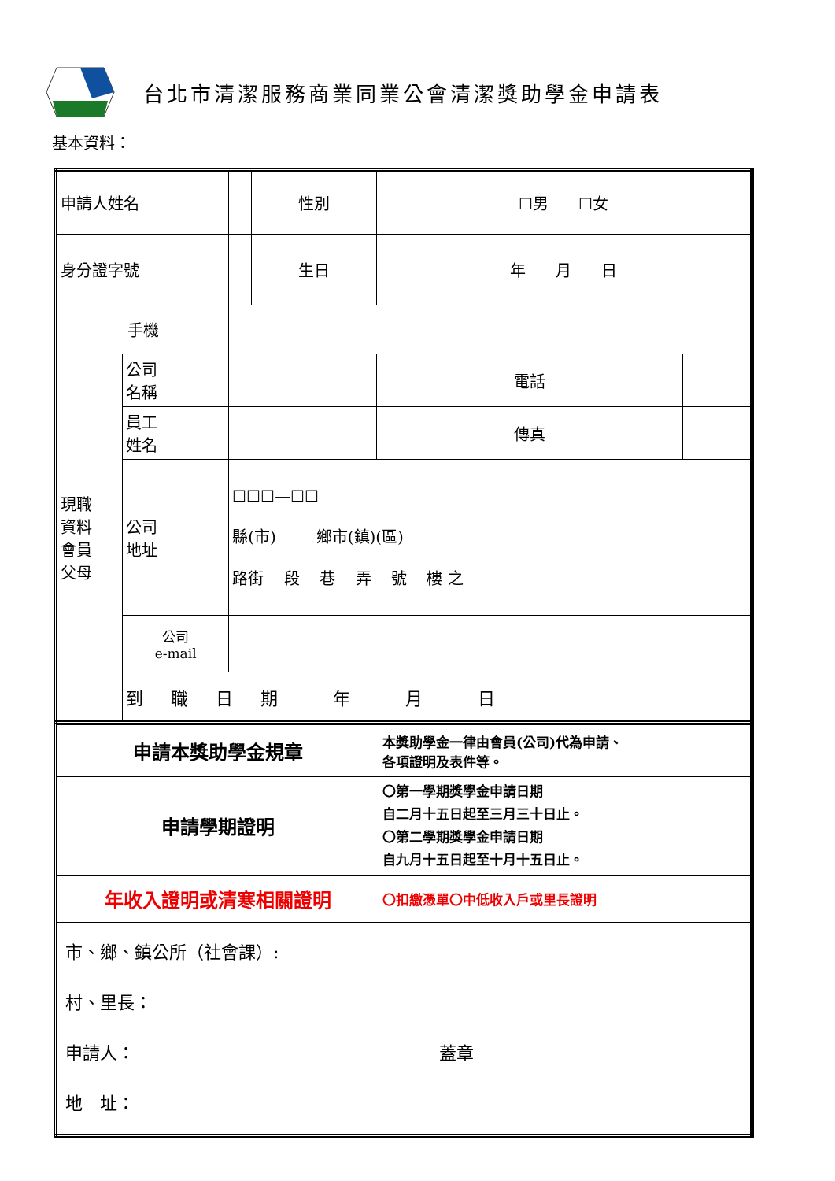台北市清潔服務商業同業公會清潔獎助學金申請表
基本資料：
| 申請人姓名 | | | 性別 | ☐男 ☐女 | |
| 身分證字號 | | | 生日 | 年 月 日 | |
| 手機 | | | | | |
| 現職 資料 會員 父母 | 公司 名稱 | | | 電話 | |
| | 員工 姓名 | | | 傳真 | |
| | 公司 地址 | ☐☐☐—☐☐ 縣(市) 鄉市(鎮)(區) 路街 段 巷 弄 號 樓 之 | | | |
| | 公司 e-mail | | | | |
| | 到 職 日 期 年 月 日 | | | | |
| 申請本獎助學金規章 | 本獎助學金一律由會員(公司)代為申請、 各項證明及表件等。 |
| 申請學期證明 | 〇第一學期獎學金申請日期 自二月十五日起至三月三十日止。 〇第二學期獎學金申請日期 自九月十五日起至十月十五日止。 |
| 年收入證明或清寒相關證明 | 〇扣繳憑單〇中低收入戶或里長證明 |
| 市、鄉、鎮公所（社會課）: 村、里長： 申請人： 蓋章 地 址： | |